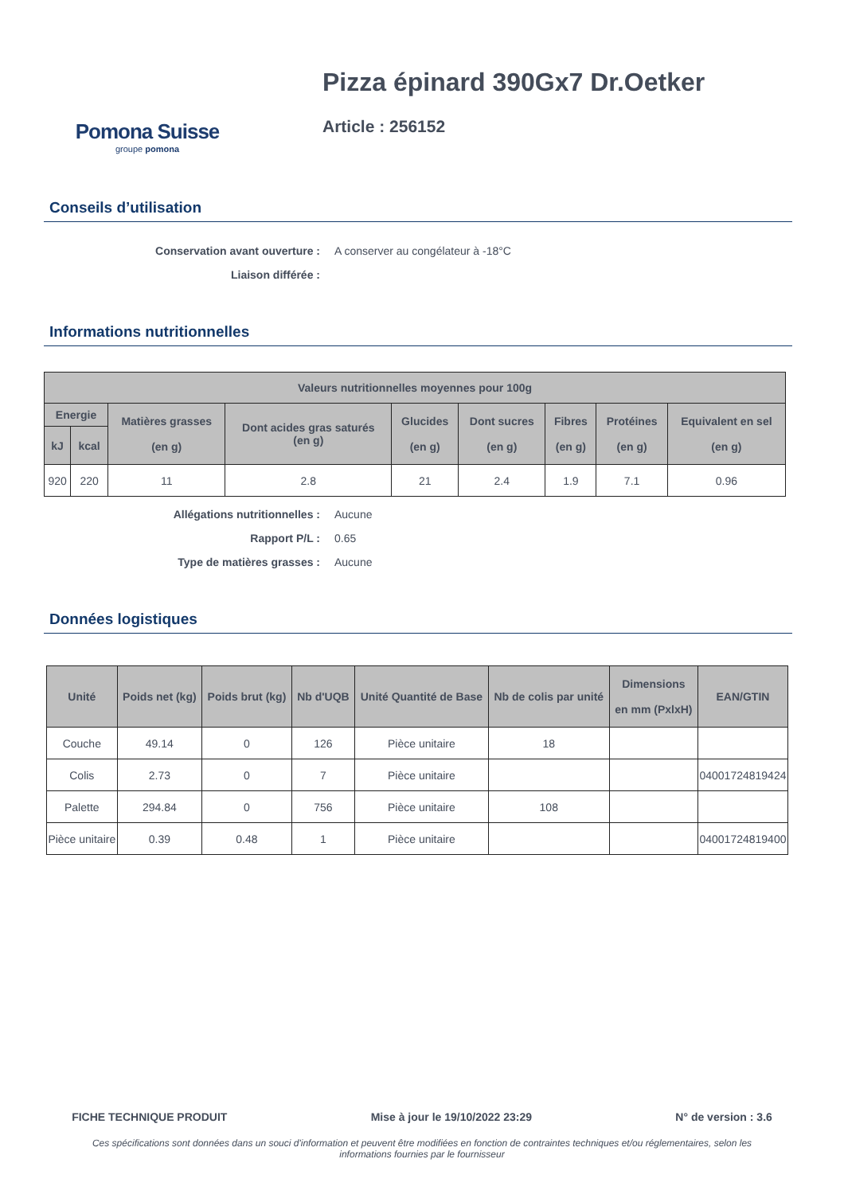Pomona Suisse
groupe pomona
Pizza épinard 390Gx7 Dr.Oetker
Article : 256152
Conseils d’utilisation
Conservation avant ouverture : A conserver au congélateur à -18°C Liaison différée :
Informations nutritionnelles
| Valeurs nutritionnelles moyennes pour 100g | | | | | | | | |
| --- | --- | --- | --- | --- | --- | --- | --- | --- |
| Energie | | Matières grasses (en g) | Dont acides gras saturés (en g) | Glucides (en g) | Dont sucres (en g) | Fibres (en g) | Protéines (en g) | Equivalent en sel (en g) |
| kJ | kcal | | | | | | | |
| 920 | 220 | 11 | 2.8 | 21 | 2.4 | 1.9 | 7.1 | 0.96 |
Allégations nutritionnelles : Aucune Rapport P/L : 0.65 Type de matières grasses : Aucune
Données logistiques
| Unité | Poids net (kg) | Poids brut (kg) | Nb d'UQB | Unité Quantité de Base | Nb de colis par unité | Dimensions en mm (PxlxH) | EAN/GTIN |
| --- | --- | --- | --- | --- | --- | --- | --- |
| Couche | 49.14 | 0 | 126 | Pièce unitaire | 18 | | |
| Colis | 2.73 | 0 | 7 | Pièce unitaire | | | 04001724819424 |
| Palette | 294.84 | 0 | 756 | Pièce unitaire | 108 | | |
| Pièce unitaire | 0.39 | 0.48 | 1 | Pièce unitaire | | | 04001724819400 |
FICHE TECHNIQUE PRODUIT Mise à jour le 19/10/2022 23:29 N° de version : 3.6
Ces spécifications sont données dans un souci d'information et peuvent être modifiées en fonction de contraintes techniques et/ou réglementaires, selon les informations fournies par le fournisseur